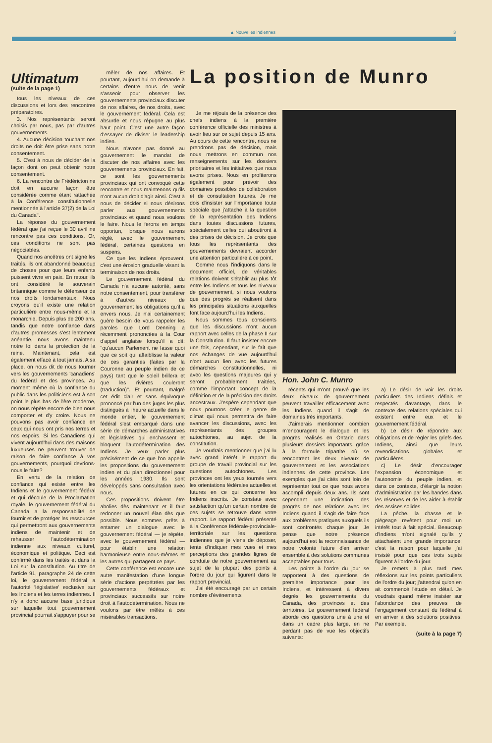▲ Nouvelles indiennes 3
Ultimatum
(suite de la page 1)
tous les niveaux de ces discussions et lors des rencontres préparatoires.
3. Nos représentants seront choisis par nous, pas par d'autres gouvernements.
4. Aucune décision touchant nos droits ne doit être prise sans notre consentement.
5. C'est à nous de décider de la façon dont on peut obtenir notre consentement.
6. La rencontre de Frédéricton ne doit en aucune façon être considérée comme étant rattachée à la Conférence constitutionnelle mentionnée à l'article 37(2) de la Loi du Canada''.
La réponse du gouvernement fédéral que j'ai reçue le 30 avril ne rencontre pas ces conditions. Or, ces conditions ne sont pas négociables.
Quand nos ancêtres ont signé les traités, ils ont abandonné beaucoup de choses pour que leurs enfants puissent vivre en paix. En retour, ils ont considéré le souverain britannique comme le défenseur de nos droits fondamentaux. Nous croyons qu'il existe une relation particulière entre nous-même et la monarchie. Depuis plus de 200 ans, tandis que notre confiance dans d'autres promesses s'est lentement anéantie, nous avons maintenu notre foi dans la protection de la reine. Maintenant, cela est également effacé à tout jamais. A sa place, on nous dit de nous tourner vers les gouvernements 'canadiens' du fédéral et des provinces. Au moment même où la confiance du public dans les politiciens est à son point le plus bas de l'ère moderne, on nous répète encore de bien nous comporter et d'y croire. Nous ne pouvons pas avoir confiance en ceux qui nous ont pris nos terres et nos espoirs. Si les Canadiens qui vivent aujourd'hui dans des maisons luxueuses ne peuvent trouver de raison de faire confiance à vos gouvernements, pourquoi devrions-nous le faire?
En vertu de la relation de confiance qui existe entre les Indiens et le gouvernement fédéral et qui découle de la Proclamation royale, le gouvernement fédéral du Canada a la responsabilité de fournir et de protéger les ressources qui permettront aux gouvernements indiens de maintenir et de rehausser l'autodétermination indienne aux niveaux culturel, économique et politique. Ceci est confirmé dans les traités et dans la Loi sur la constitution. Au titre de l'article 91, paragraphe 24 de cette loi, le gouvernement fédéral a l'autorité 'législative' exclusive sur les Indiens et les terres indiennes. Il n'y a donc aucune base juridique sur laquelle tout gouvernement provincial pourrait s'appuyer pour se
mêler de nos affaires. Et pourtant, aujourd'hui on demande à certains d'entre nous de venir s'asseoir pour observer les gouvernements provinciaux discuter de nos affaires, de nos droits, avec le gouvernement fédéral. Cela est absurde et nous répugne au plus haut point. C'est une autre façon d'essayer de diviser le leadership indien.
Nous n'avons pas donné au gouvernement le mandat de discuter de nos affaires avec les gouvernements provinciaux. En fait, ce sont les gouvernements provinciaux qui ont convoqué cette rencontre et nous maintenons qu'ils n'ont aucun droit d'agir ainsi. C'est à nous de décider si nous désirons parler aux gouvernements provinciaux et quand nous voulons le faire. Nous le ferons en temps opportun, lorsque nous aurons réglé, avec le gouvernement fédéral, certaines questions en suspens.
Ce que les Indiens éprouvent, c'est une érosion graduelle visant la terminaison de nos droits.
Le gouvernement fédéral du Canada n'a aucune autorité, sans notre consentement, pour transférer à d'autres niveaux de gouvernement les obligations qu'il a envers nous. Je n'ai certainement guère besoin de vous rappeler les paroles que Lord Denning a récemment prononcées à la Cour d'appel anglaise lorsqu'il a dit: ''qu'aucun Parlement ne fasse quoi que ce soit qui affaiblisse la valeur de ces garanties (faites par la Couronne au peuple indien de ce pays) tant que le soleil brillera et que les rivières couleront (traduction)''. Et pourtant, malgré cet édit clair et sans équivoque prononcé par l'un des juges les plus distingués à l'heure actuelle dans le monde entier, le gouvernement fédéral s'est embarqué dans une série de démarches administratives et législatives qui enchassent et bloquent l'autodétermination des Indiens. Je veux parler plus précisément de ce que l'on appelle les propositions du gouvernement indien et du plan directionnel pour les années 1980. Ils sont développés sans consultation avec nous.
Ces propositions doivent être abolies dès maintenant et il faut redonner un nouvel élan dès que possible. Nous sommes prêts à entamer un dialogue avec le gouvernement fédéral — je répète, avec le gouvernement fédéral — pour établir une relation harmonieuse entre nous-mêmes et les autres qui partagent ce pays.
Cette conférence est encore une autre manifestation d'une longue série d'actions perpétrées par les gouvernements fédéraux et provinciaux successifs sur notre droit à l'autodétermination. Nous ne voulons par être mêlés à ces misérables transactions.
La position de Munro
Je me réjouis de la présence des chefs indiens à la première conférence officielle des ministres à avoir lieu sur ce sujet depuis 15 ans. Au cours de cette rencontre, nous ne prendrons pas de décision, mais nous mettrons en commun nos renseignements sur les dossiers prioritaires et les initiatives que nous avons prises. Nous en profiterons également pour prévoir des domaines possibles de collaboration et de consultation futures. Je me dois d'insister sur l'importance toute spéciale que j'attache à la question de la représentation des Indiens dans toutes discussions futures, spécialement celles qui aboutiront à des prises de décision. Je crois que tous les représentants des gouvernements devraient accorder une attention particulière à ce point.
Comme nous l'indiquons dans le document officiel, de véritables relations doivent s'établir au plus tôt entre les Indiens et tous les niveaux de gouvernement, si nous voulons que des progrès se réalisent dans les principales situations auxquelles font face aujourd'hui les Indiens.
Nous sommes tous conscients que les discussions n'ont aucun rapport avec celles de la phase II sur la Constitution. Il faut insister encore une fois, cependant, sur le fait que nos échanges de vue aujourd'hui n'ont aucun lien avec les futures démarches constitutionnelles, ni avec les questions majeures qui y seront probablement traitées, comme l'important concept de la définition et de la précision des droits ancestraux. J'espère cependant que nous pourrons créer le genre de climat qui nous permettra de faire avancer les discussions, avec les représentants des groupes autochtones, au sujet de la constitution.
Je voudrais mentionner que j'ai lu avec grand intérêt le rapport du groupe de travail provincial sur les questions autochtones. Les provinces ont les yeux tournés vers les orientations fédérales actuelles et futures en ce qui concerne les Indiens inscrits. Je constate avec satisfaction qu'un certain nombre de ces sujets se retrouve dans votre rapport. Le rapport fédéral présenté à la Conférence fédérale-provinciale-territoriale sur les questions indiennes que je viens de déposer, tente d'indiquer mes vues et mes perceptions des grandes lignes de conduite de notre gouvernement au sujet de la plupart des points à l'ordre du jour qui figurent dans le rapport provincial.
J'ai été encouragé par un certain nombre d'événements
Hon. John C. Munro
récents qui m'ont prouvé que les deux niveaux de gouvernement peuvent travailler efficacement avec les Indiens quand il s'agit de domaines très importants.
J'aimerais mentionner combien m'encouragent le dialogue et les progrès réalisés en Ontario dans plusieurs dossiers importants, grâce à la formule tripartite où se rencontrent les deux niveaux de gouvernement et les associations indiennes de cette province. Les exemples que j'ai cités sont loin de représenter tout ce que nous avons accompli depuis deux ans. Ils sont cependant une indication des progrès de nos relations avec les Indiens quand il s'agit de faire face aux problèmes pratiques auxquels ils sont confrontés chaque jour. Je pense que notre présence aujourd'hui est la reconnaissance de notre volonté future d'en arriver ensemble à des solutions communes acceptables pour tous.
Les points à l'ordre du jour se rapportent à des questions de première importance pour les Indiens, et intéressent à divers degrés les gouvernements du Canada, des provinces et des territoires. Le gouvernement fédéral aborde ces questions une à une et dans un cadre plus large, en ne perdant pas de vue les objectifs suivants:
a) Le désir de voir les droits particuliers des Indiens définis et respectés davantage, dans le contexte des relations spéciales qui existent entre eux et le gouvernement fédéral.
b) Le désir de répondre aux obligations et de régler les griefs des Indiens, ainsi que leurs revendications globales et particulières.
c) Le désir d'encourager l'expansion économique et l'autonomie du peuple indien, et dans ce contexte, d'élargir la notion d'administration par les bandes dans les réserves et de les aider à établir des assises solides.
La pêche, la chasse et le piégeage revêtent pour moi un intérêt tout à fait spécial. Beaucoup d'Indiens m'ont signalé qu'ils y attachaient une grande importance; c'est la raison pour laquelle j'ai insisté pour que ces trois sujets figurent à l'ordre du jour.
Je remets à plus tard mes réflexions sur les points particuliers de l'ordre du jour; j'attendrai qu'on en ait commencé l'étude en détail. Je voudrais quand même insister sur l'abondance des preuves de l'engagement constant du fédéral à en arriver à des solutions positives. Par exemple,
(suite à la page 7)